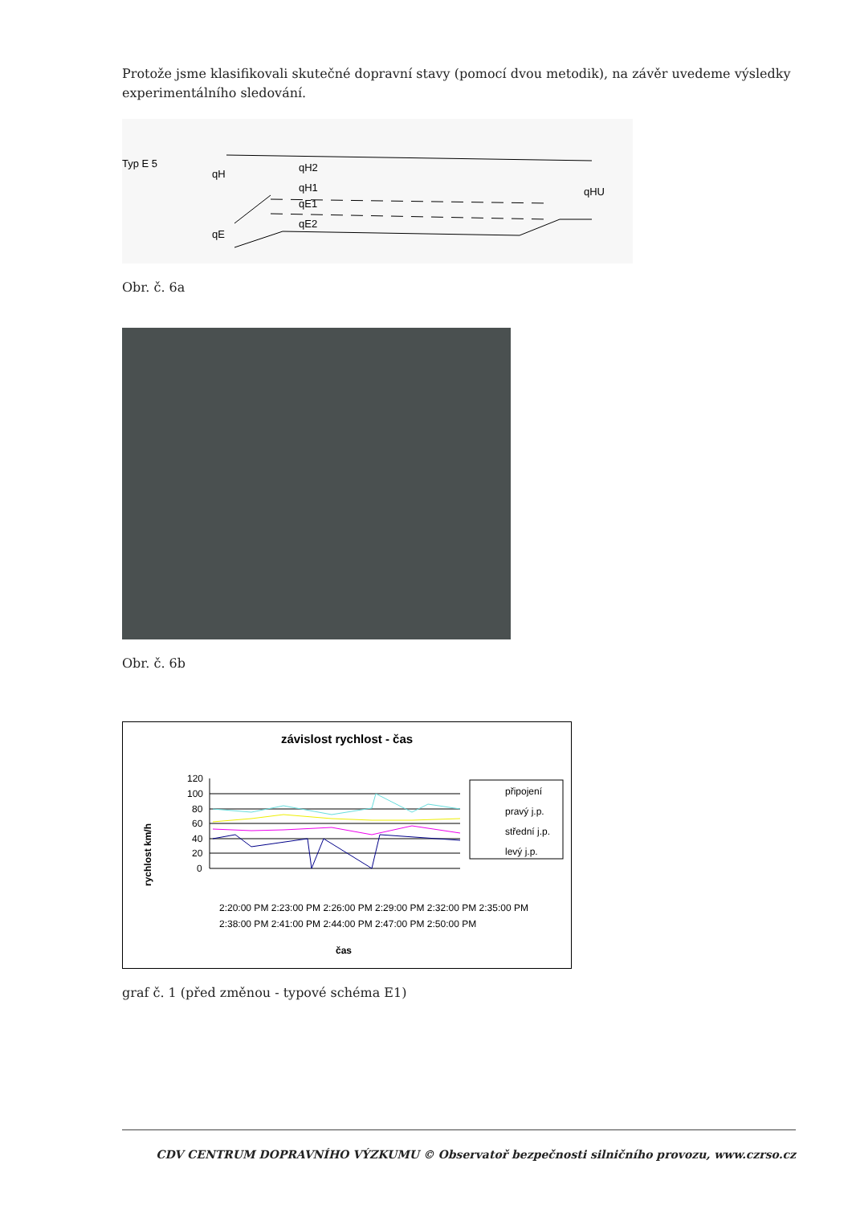Protože jsme klasifikovali skutečné dopravní stavy (pomocí dvou metodik), na závěr uvedeme výsledky experimentálního sledování.
Typ E 5
qH
qH2
qH1
qE1
qE2
qE
qHU
Obr. č. 6a
Obr. č. 6b
závislost rychlost - čas
rychlost km/h
120
100
80
60
40
20
0
připojení
pravý j.p.
střední j.p.
levý j.p.
2:20:00 PM 2:23:00 PM 2:26:00 PM 2:29:00 PM 2:32:00 PM 2:35:00 PM
2:38:00 PM 2:41:00 PM 2:44:00 PM 2:47:00 PM 2:50:00 PM
čas
graf č. 1 (před změnou - typové schéma E1)
CDV CENTRUM DOPRAVNÍHO VÝZKUMU © Observatoř bezpečnosti silničního provozu, www.czrso.cz